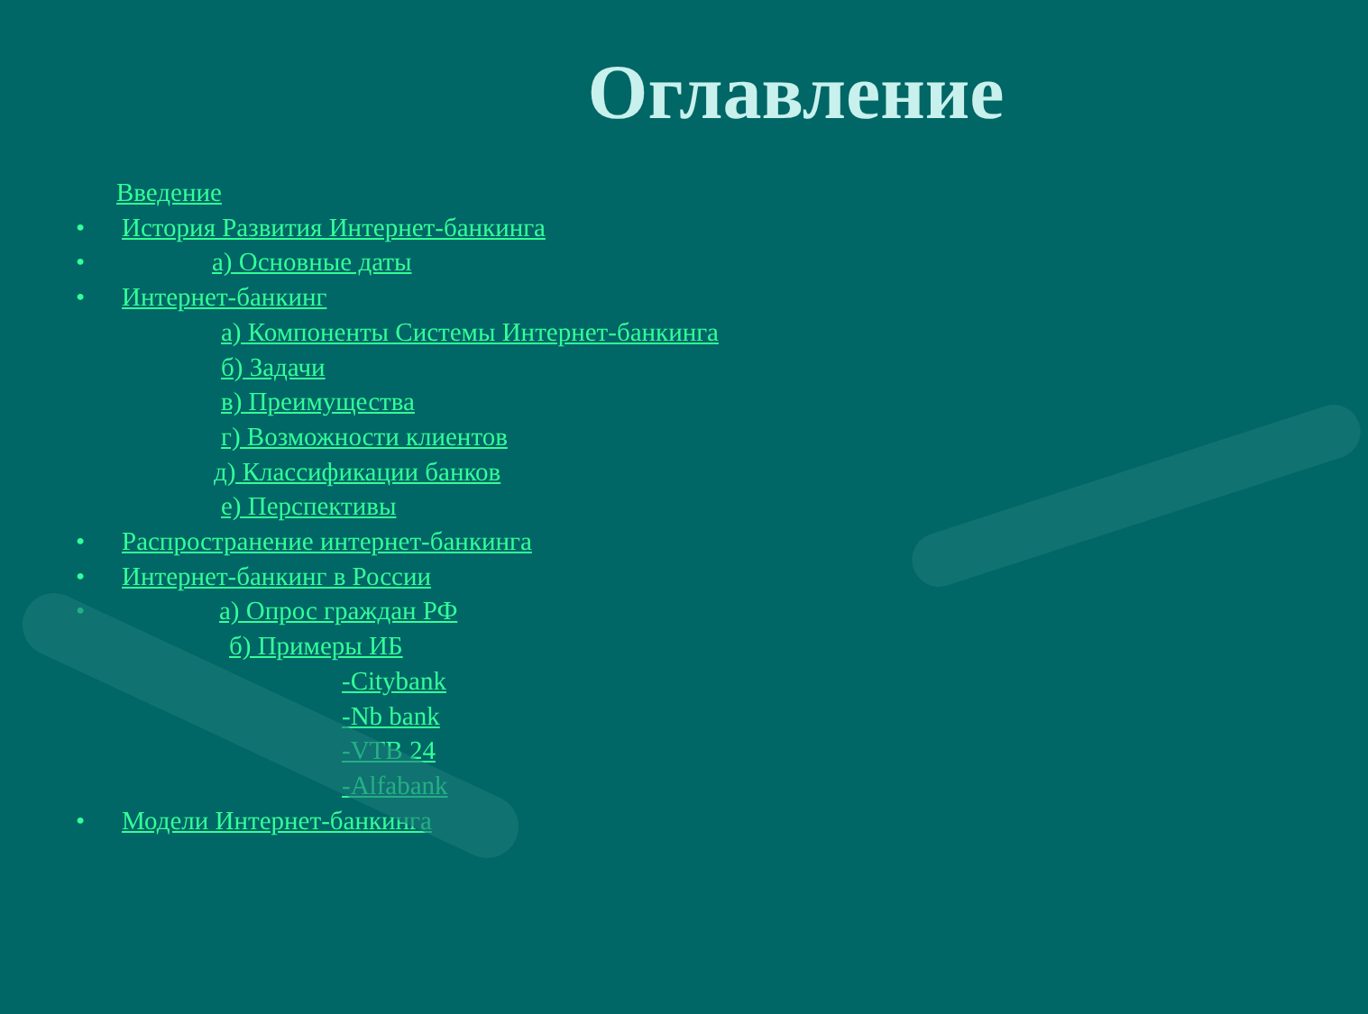Оглавление
Введение
• История Развития Интернет-банкинга
• а) Основные даты
• Интернет-банкинг
а) Компоненты Системы Интернет-банкинга
б) Задачи
в) Преимущества
г) Возможности клиентов
д) Классификации банков
е) Перспективы
• Распространение интернет-банкинга
• Интернет-банкинг в России
• а) Опрос граждан РФ
б) Примеры ИБ
-Citybank
-Nb bank
-VTB 24
-Alfabank
• Модели Интернет-банкинга